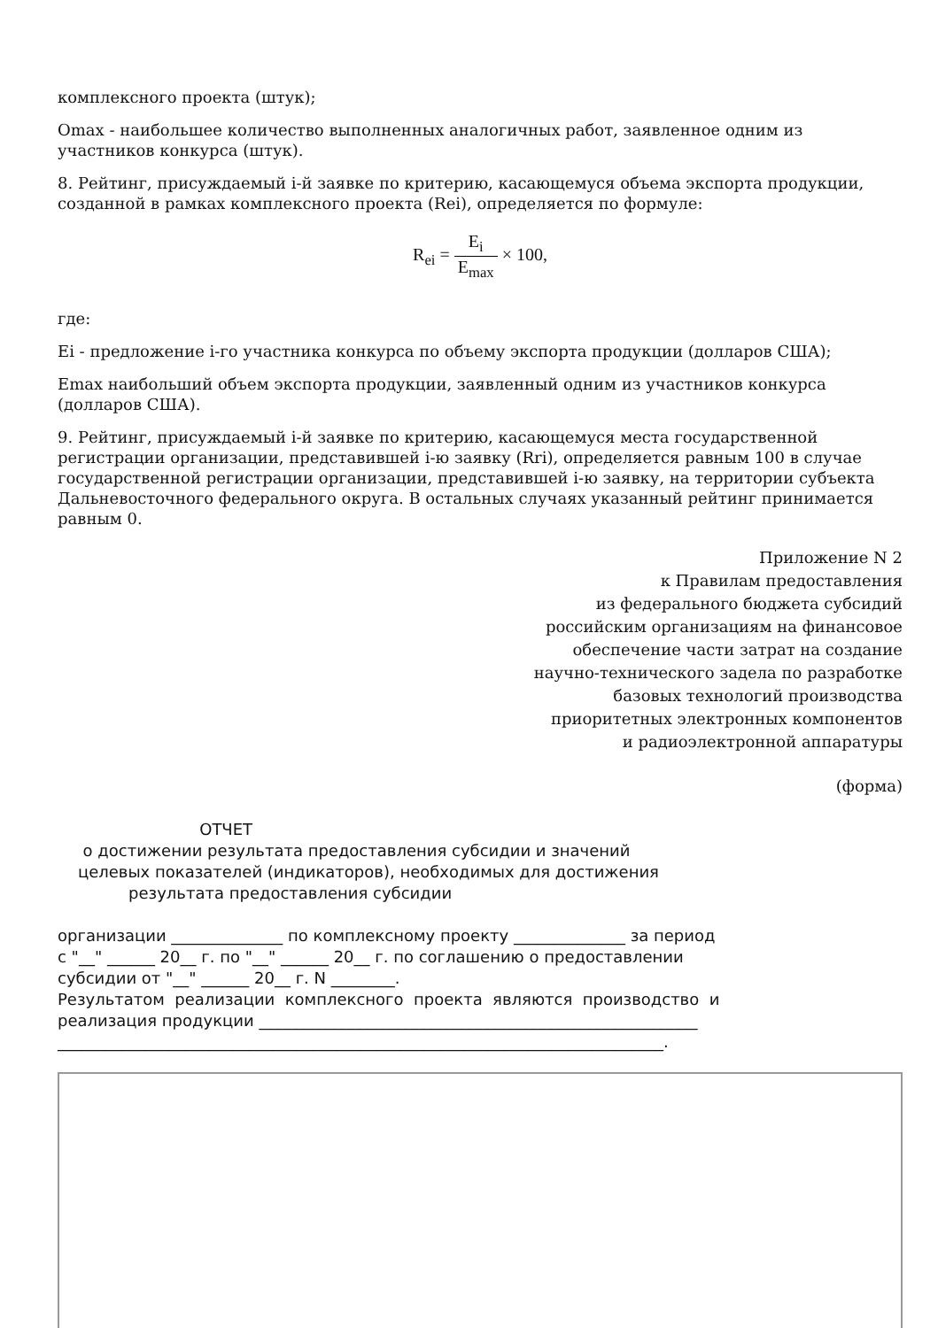комплексного проекта (штук);
Omax - наибольшее количество выполненных аналогичных работ, заявленное одним из участников конкурса (штук).
8. Рейтинг, присуждаемый i-й заявке по критерию, касающемуся объема экспорта продукции, созданной в рамках комплексного проекта (Rei), определяется по формуле:
R<sub>ei</sub> = E<sub>i</sub> E<sub>max</sub> × 100,
где:
Ei - предложение i-го участника конкурса по объему экспорта продукции (долларов США);
Emax наибольший объем экспорта продукции, заявленный одним из участников конкурса (долларов США).
9. Рейтинг, присуждаемый i-й заявке по критерию, касающемуся места государственной регистрации организации, представившей i-ю заявку (Rri), определяется равным 100 в случае государственной регистрации организации, представившей i-ю заявку, на территории субъекта Дальневосточного федерального округа. В остальных случаях указанный рейтинг принимается равным 0.
Приложение N 2
к Правилам предоставления
из федерального бюджета субсидий
российским организациям на финансовое
обеспечение части затрат на создание
научно-технического задела по разработке
базовых технологий производства
приоритетных электронных компонентов
и радиоэлектронной аппаратуры
(форма)
                            ОТЧЕТ
     о достижении результата предоставления субсидии и значений
    целевых показателей (индикаторов), необходимых для достижения
              результата предоставления субсидии

организации ______________ по комплексному проекту ______________ за период
с "__" ______ 20__ г. по "__" ______ 20__ г. по соглашению о предоставлении
субсидии от "__" ______ 20__ г. N ________.
Результатом  реализации  комплексного  проекта  являются  производство  и
реализация продукции _______________________________________________________
____________________________________________________________________________.